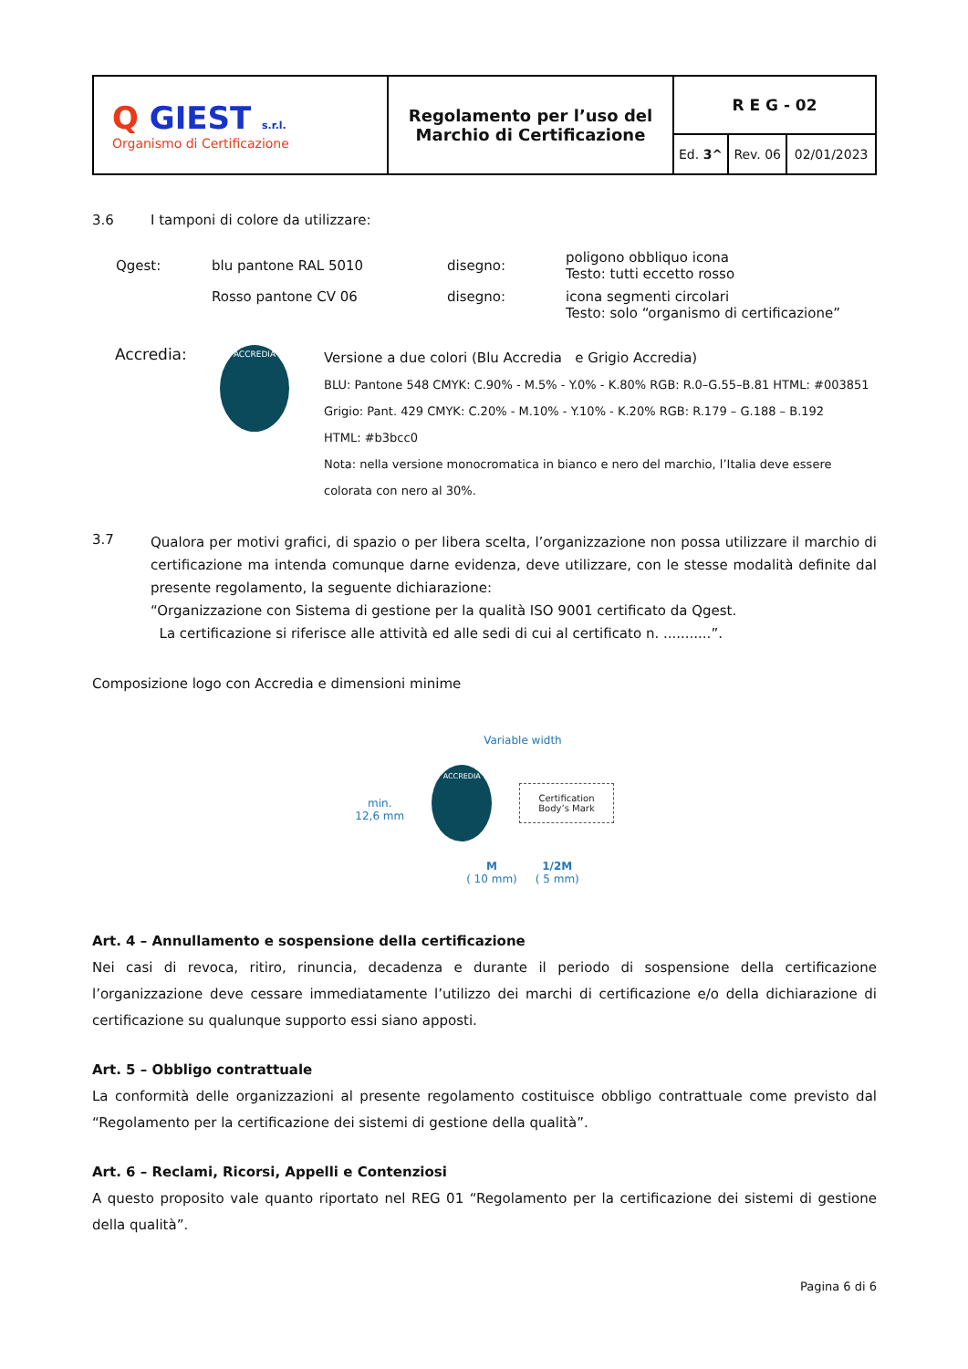| Q GIEST s.r.l. Organismo di Certificazione | Regolamento per l’uso del Marchio di Certificazione | R E G - 02 | | |
| | | Ed. 3^ | Rev. 06 | 02/01/2023 |
3.6 I tamponi di colore da utilizzare:
| Qgest: | blu pantone RAL 5010 | disegno: | poligono obbliquo icona Testo: tutti eccetto rosso |
| | Rosso pantone CV 06 | disegno: | icona segmenti circolari Testo: solo “organismo di certificazione” |
Accredia:
ACCREDIA
Versione a due colori (Blu Accredia e Grigio Accredia)
BLU: Pantone 548 CMYK: C.90% - M.5% - Y.0% - K.80% RGB: R.0–G.55–B.81 HTML: #003851
Grigio: Pant. 429 CMYK: C.20% - M.10% - Y.10% - K.20% RGB: R.179 – G.188 – B.192
HTML: #b3bcc0
Nota: nella versione monocromatica in bianco e nero del marchio, l’Italia deve essere
colorata con nero al 30%.
3.7
Qualora per motivi grafici, di spazio o per libera scelta, l’organizzazione non possa utilizzare il marchio di certificazione ma intenda comunque darne evidenza, deve utilizzare, con le stesse modalità definite dal presente regolamento, la seguente dichiarazione:
“Organizzazione con Sistema di gestione per la qualità ISO 9001 certificato da Qgest.
La certificazione si riferisce alle attività ed alle sedi di cui al certificato n. ...........”.
Composizione logo con Accredia e dimensioni minime
min.
12,6 mm
Variable width
ACCREDIA
Certification
Body’s Mark
M
( 10 mm) 1/2M
( 5 mm)
Art. 4 – Annullamento e sospensione della certificazione
Nei casi di revoca, ritiro, rinuncia, decadenza e durante il periodo di sospensione della certificazione l’organizzazione deve cessare immediatamente l’utilizzo dei marchi di certificazione e/o della dichiarazione di certificazione su qualunque supporto essi siano apposti.
Art. 5 – Obbligo contrattuale
La conformità delle organizzazioni al presente regolamento costituisce obbligo contrattuale come previsto dal “Regolamento per la certificazione dei sistemi di gestione della qualità”.
Art. 6 – Reclami, Ricorsi, Appelli e Contenziosi
A questo proposito vale quanto riportato nel REG 01 “Regolamento per la certificazione dei sistemi di gestione della qualità”.
Pagina 6 di 6